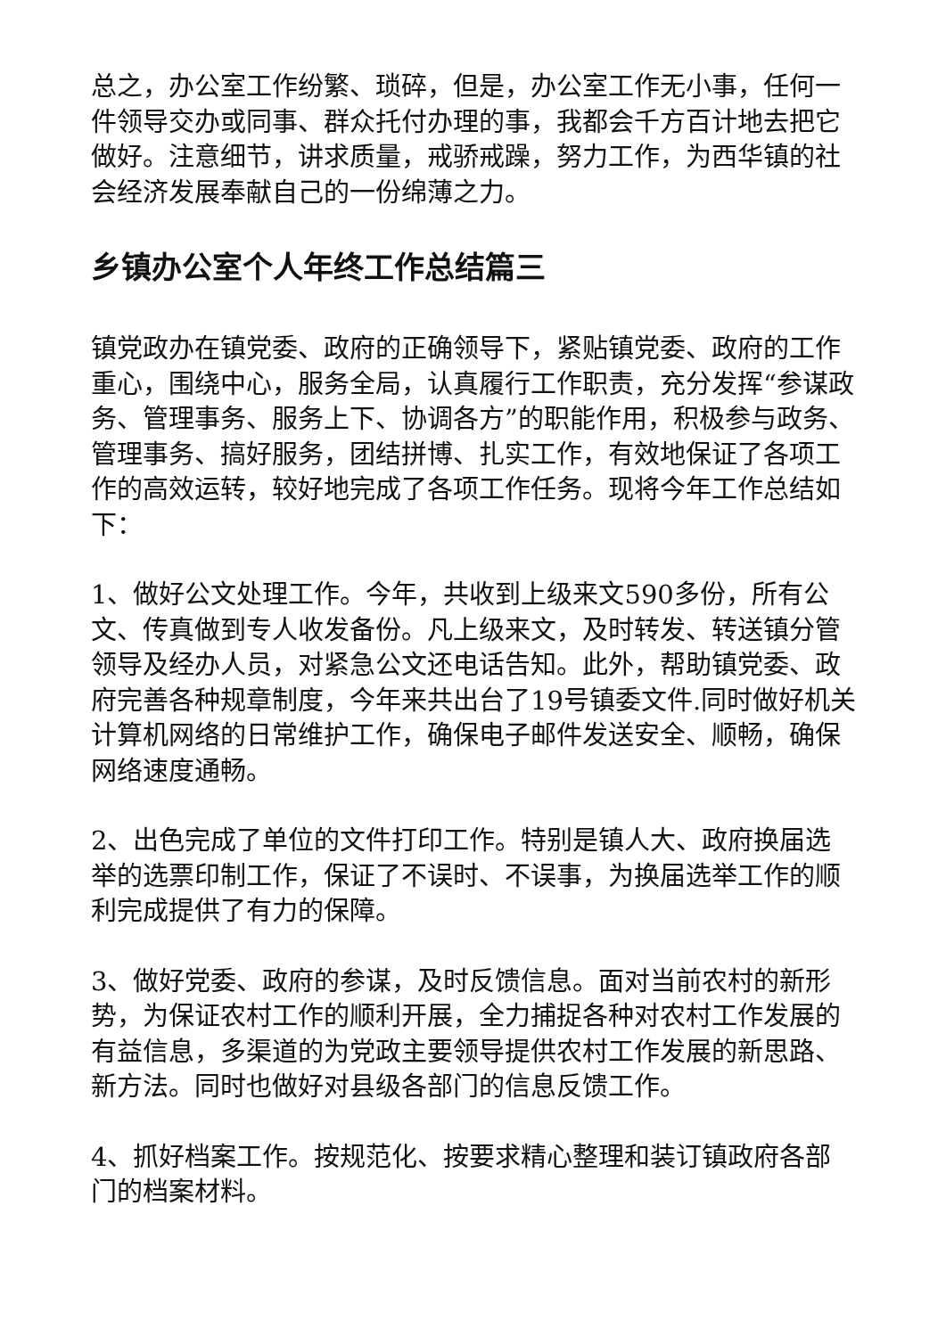总之，办公室工作纷繁、琐碎，但是，办公室工作无小事，任何一件领导交办或同事、群众托付办理的事，我都会千方百计地去把它做好。注意细节，讲求质量，戒骄戒躁，努力工作，为西华镇的社会经济发展奉献自己的一份绵薄之力。
乡镇办公室个人年终工作总结篇三
镇党政办在镇党委、政府的正确领导下，紧贴镇党委、政府的工作重心，围绕中心，服务全局，认真履行工作职责，充分发挥“参谋政务、管理事务、服务上下、协调各方”的职能作用，积极参与政务、管理事务、搞好服务，团结拼博、扎实工作，有效地保证了各项工作的高效运转，较好地完成了各项工作任务。现将今年工作总结如下：
1、做好公文处理工作。今年，共收到上级来文590多份，所有公文、传真做到专人收发备份。凡上级来文，及时转发、转送镇分管领导及经办人员，对紧急公文还电话告知。此外，帮助镇党委、政府完善各种规章制度，今年来共出台了19号镇委文件.同时做好机关计算机网络的日常维护工作，确保电子邮件发送安全、顺畅，确保网络速度通畅。
2、出色完成了单位的文件打印工作。特别是镇人大、政府换届选举的选票印制工作，保证了不误时、不误事，为换届选举工作的顺利完成提供了有力的保障。
3、做好党委、政府的参谋，及时反馈信息。面对当前农村的新形势，为保证农村工作的顺利开展，全力捕捉各种对农村工作发展的有益信息，多渠道的为党政主要领导提供农村工作发展的新思路、新方法。同时也做好对县级各部门的信息反馈工作。
4、抓好档案工作。按规范化、按要求精心整理和装订镇政府各部门的档案材料。